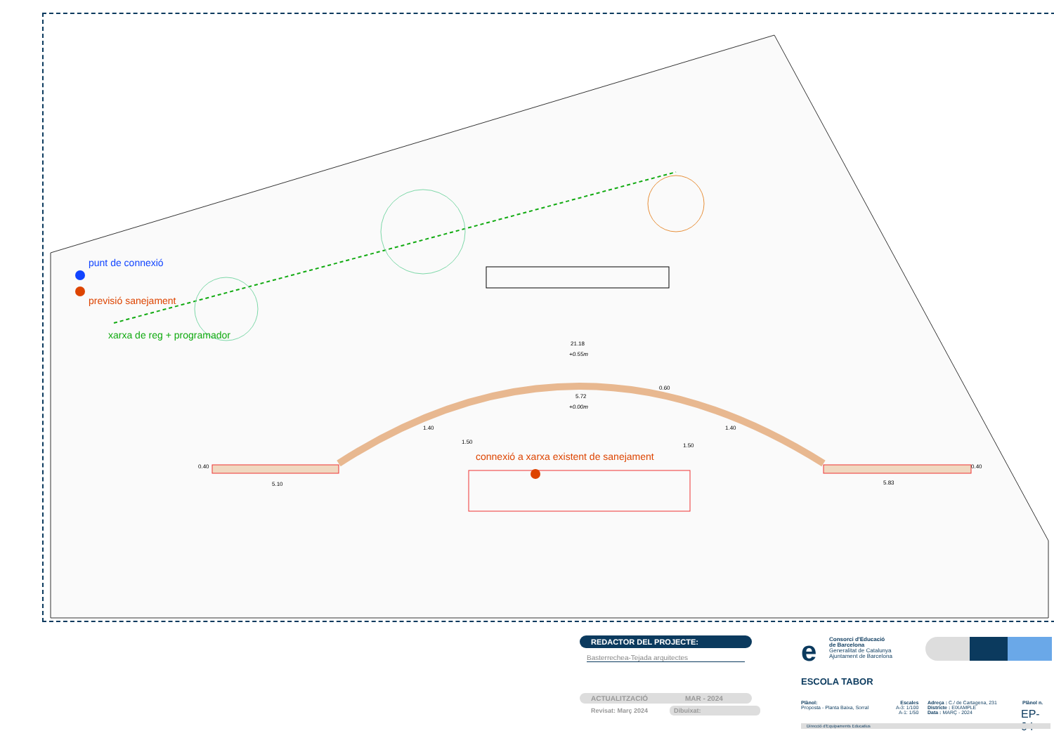punt de connexió
previsió sanejament
xarxa de reg + programador
connexió a xarxa existent de sanejament
21.18
+0.55m
5.72
+0.00m
0.60
1.40
1.50
1.50
1.40
0.40
5.10 5.83
0.40
REDACTOR DEL PROJECTE:
Basterrechea-Tejada arquitectes
ACTUALITZACIÓ MAR - 2024
Revisat: Març 2024 Dibuixat:
e
Consorci d'Educació
de Barcelona
Generalitat de Catalunya
Ajuntament de Barcelona
ESCOLA TABOR
Plànol:
Proposta - Planta Baixa, Sorral
Escales
A-3: 1/100
A-1: 1/50
Adreça : C./ de Cartagena, 231
Districte : EIXAMPLE
Data : MARÇ - 2024
Plànol n.
EP-04
Direcció d'Equipaments Educatius